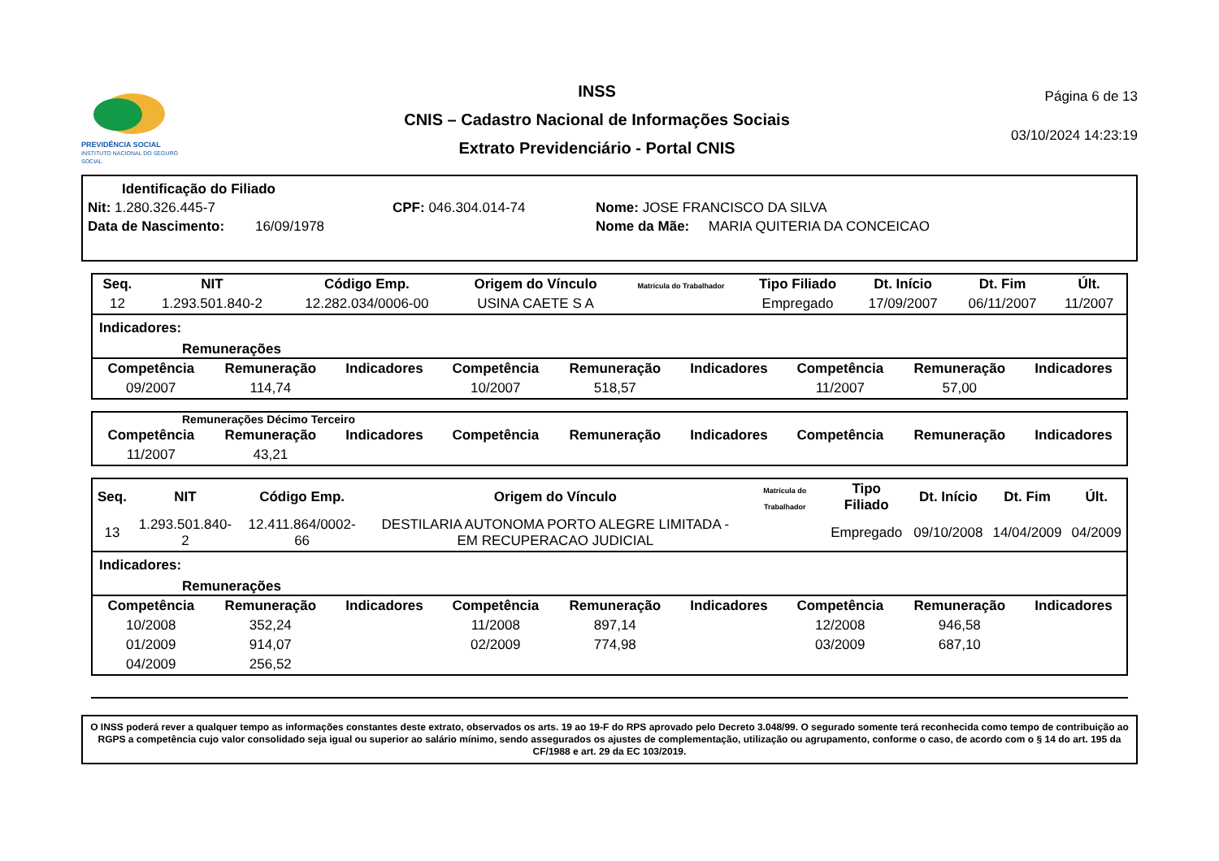PREVIDÊNCIA SOCIAL
INSTITUTO NACIONAL DO SEGURO SOCIAL
INSS
CNIS – Cadastro Nacional de Informações Sociais
Extrato Previdenciário - Portal CNIS
Página 6 de 13
03/10/2024 14:23:19
Identificação do Filiado
Nit: 1.280.326.445-7 CPF: 046.304.014-74 Nome: JOSE FRANCISCO DA SILVA
Data de Nascimento: 16/09/1978 Nome da Mãe: MARIA QUITERIA DA CONCEICAO
| Seq. | NIT | Código Emp. | Origem do Vínculo | Matrícula do Trabalhador | Tipo Filiado | Dt. Início | Dt. Fim | Últ. |
| --- | --- | --- | --- | --- | --- | --- | --- | --- |
| 12 | 1.293.501.840-2 | 12.282.034/0006-00 | USINA CAETE S A | | Empregado | 17/09/2007 | 06/11/2007 | 11/2007 |
Indicadores:
Remunerações
| Competência | Remuneração | Indicadores | Competência | Remuneração | Indicadores | Competência | Remuneração | Indicadores |
| --- | --- | --- | --- | --- | --- | --- | --- | --- |
| 09/2007 | 114,74 | | 10/2007 | 518,57 | | 11/2007 | 57,00 | |
Remunerações Décimo Terceiro
| Competência | Remuneração | Indicadores | Competência | Remuneração | Indicadores | Competência | Remuneração | Indicadores |
| --- | --- | --- | --- | --- | --- | --- | --- | --- |
| 11/2007 | 43,21 | | | | | | | |
| Seq. | NIT | Código Emp. | Origem do Vínculo | Matrícula do Trabalhador | Tipo Filiado | Dt. Início | Dt. Fim | Últ. |
| --- | --- | --- | --- | --- | --- | --- | --- | --- |
| 13 | 1.293.501.840-2 | 12.411.864/0002-66 | DESTILARIA AUTONOMA PORTO ALEGRE LIMITADA - EM RECUPERACAO JUDICIAL | | Empregado | 09/10/2008 | 14/04/2009 | 04/2009 |
Indicadores:
Remunerações
| Competência | Remuneração | Indicadores | Competência | Remuneração | Indicadores | Competência | Remuneração | Indicadores |
| --- | --- | --- | --- | --- | --- | --- | --- | --- |
| 10/2008 | 352,24 | | 11/2008 | 897,14 | | 12/2008 | 946,58 | |
| 01/2009 | 914,07 | | 02/2009 | 774,98 | | 03/2009 | 687,10 | |
| 04/2009 | 256,52 | | | | | | | |
O INSS poderá rever a qualquer tempo as informações constantes deste extrato, observados os arts. 19 ao 19-F do RPS aprovado pelo Decreto 3.048/99. O segurado somente terá reconhecida como tempo de contribuição ao RGPS a competência cujo valor consolidado seja igual ou superior ao salário mínimo, sendo assegurados os ajustes de complementação, utilização ou agrupamento, conforme o caso, de acordo com o § 14 do art. 195 da CF/1988 e art. 29 da EC 103/2019.